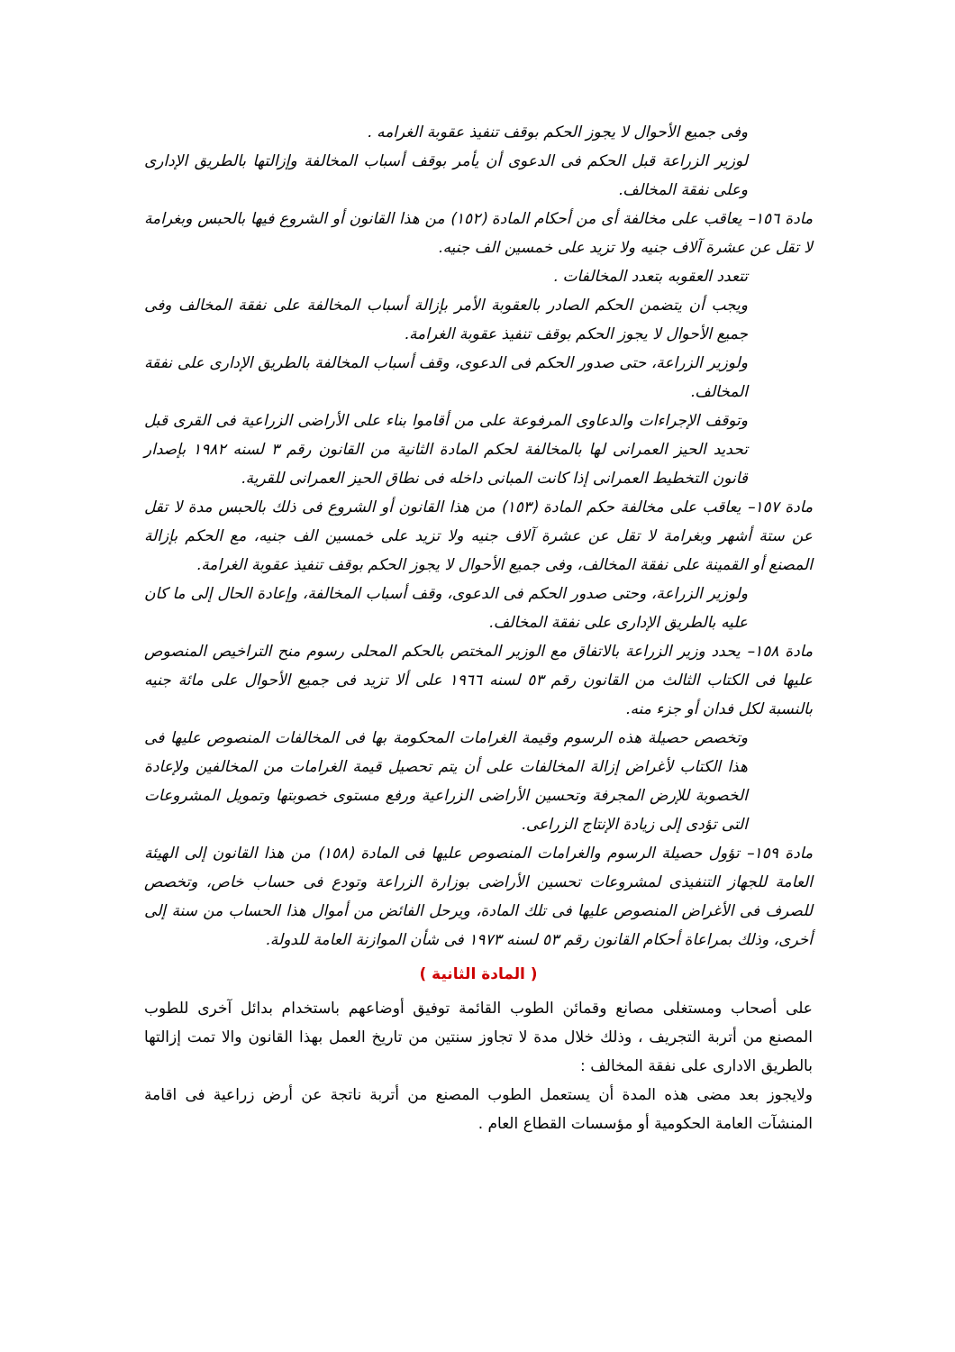وفى جميع الأحوال لا يجوز الحكم بوقف تنفيذ عقوبة الغرامه .
لوزير الزراعة قبل الحكم فى الدعوى أن يأمر بوقف أسباب المخالفة وإزالتها بالطريق الإدارى وعلى نفقة المخالف.
مادة ١٥٦– يعاقب على مخالفة أى من أحكام المادة (١٥٢) من هذا القانون أو الشروع فيها بالحبس وبغرامة لا تقل عن عشرة آلاف جنيه ولا تزيد على خمسين الف جنيه.
تتعدد العقوبه بتعدد المخالفات .
ويجب أن يتضمن الحكم الصادر بالعقوبة الأمر بإزالة أسباب المخالفة على نفقة المخالف وفى جميع الأحوال لا يجوز الحكم بوقف تنفيذ عقوبة الغرامة.
ولوزير الزراعة، حتى صدور الحكم فى الدعوى، وقف أسباب المخالفة بالطريق الإدارى على نفقة المخالف.
وتوقف الإجراءات والدعاوى المرفوعة على من أقاموا بناء على الأراضى الزراعية فى القرى قبل تحديد الحيز العمرانى لها بالمخالفة لحكم المادة الثانية من القانون رقم ٣ لسنه ١٩٨٢ بإصدار قانون التخطيط العمرانى إذا كانت المبانى داخله فى نطاق الحيز العمرانى للقرية.
مادة ١٥٧– يعاقب على مخالفة حكم المادة (١٥٣) من هذا القانون أو الشروع فى ذلك بالحبس مدة لا تقل عن ستة أشهر وبغرامة لا تقل عن عشرة آلاف جنيه ولا تزيد على خمسين الف جنيه، مع الحكم بإزالة المصنع أو القمينة على نفقة المخالف، وفى جميع الأحوال لا يجوز الحكم بوقف تنفيذ عقوبة الغرامة.
ولوزير الزراعة، وحتى صدور الحكم فى الدعوى، وقف أسباب المخالفة، وإعادة الحال إلى ما كان عليه بالطريق الإدارى على نفقة المخالف.
مادة ١٥٨– يحدد وزير الزراعة بالاتفاق مع الوزير المختص بالحكم المحلى رسوم منح التراخيص المنصوص عليها فى الكتاب الثالث من القانون رقم ٥٣ لسنه ١٩٦٦ على ألا تزيد فى جميع الأحوال على مائة جنيه بالنسبة لكل فدان أو جزء منه.
وتخصص حصيلة هذه الرسوم وقيمة الغرامات المحكومة بها فى المخالفات المنصوص عليها فى هذا الكتاب لأغراض إزالة المخالفات على أن يتم تحصيل قيمة الغرامات من المخالفين ولإعادة الخصوبة للإرض المجرفة وتحسين الأراضى الزراعية ورفع مستوى خصوبتها وتمويل المشروعات التى تؤدى إلى زيادة الإنتاج الزراعى.
مادة ١٥٩– تؤول حصيلة الرسوم والغرامات المنصوص عليها فى المادة (١٥٨) من هذا القانون إلى الهيئة العامة للجهاز التنفيذى لمشروعات تحسين الأراضى بوزارة الزراعة وتودع فى حساب خاص، وتخصص للصرف فى الأغراض المنصوص عليها فى تلك المادة، ويرحل الفائض من أموال هذا الحساب من سنة إلى أخرى، وذلك بمراعاة أحكام القانون رقم ٥٣ لسنه ١٩٧٣ فى شأن الموازنة العامة للدولة.
( المادة الثانية )
على أصحاب ومستغلى مصانع وقمائن الطوب القائمة توفيق أوضاعهم باستخدام بدائل آخرى للطوب المصنع من أتربة التجريف ، وذلك خلال مدة لا تجاوز سنتين من تاريخ العمل بهذا القانون والا تمت إزالتها بالطريق الادارى على نفقة المخالف :
ولايجوز بعد مضى هذه المدة أن يستعمل الطوب المصنع من أتربة ناتجة عن أرض زراعية فى اقامة المنشآت العامة الحكومية أو مؤسسات القطاع العام .